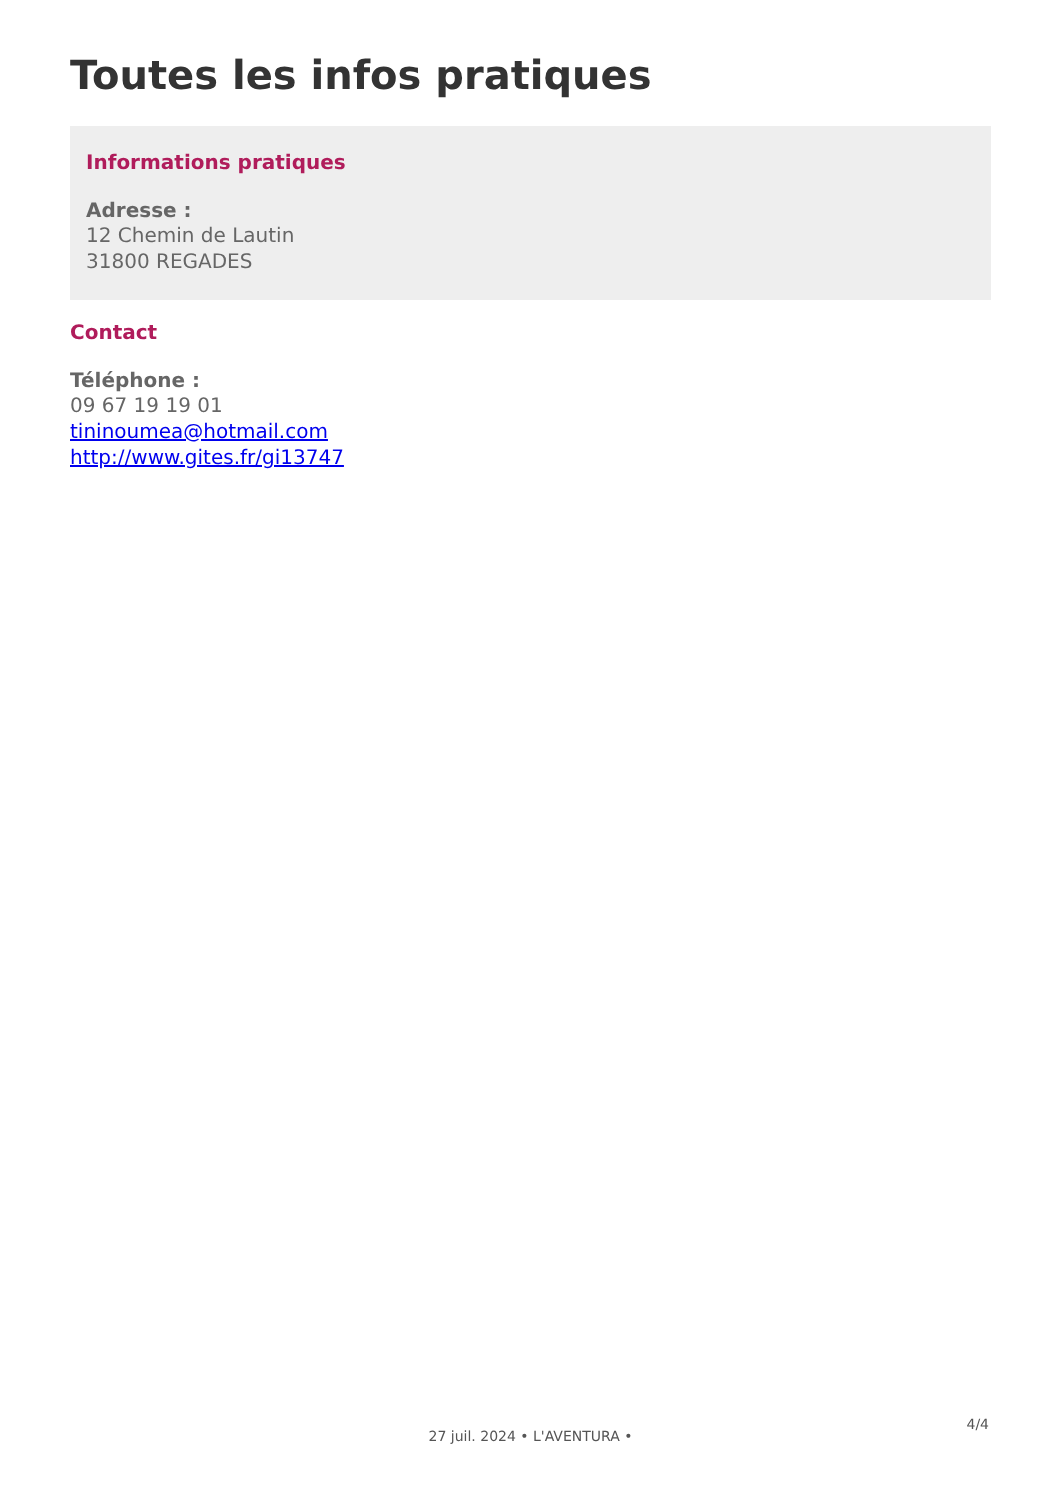Toutes les infos pratiques
Informations pratiques
Adresse :
12 Chemin de Lautin
31800 REGADES
Contact
Téléphone :
09 67 19 19 01
tininoumea@hotmail.com
http://www.gites.fr/gi13747
4/4
27 juil. 2024 • L'AVENTURA •